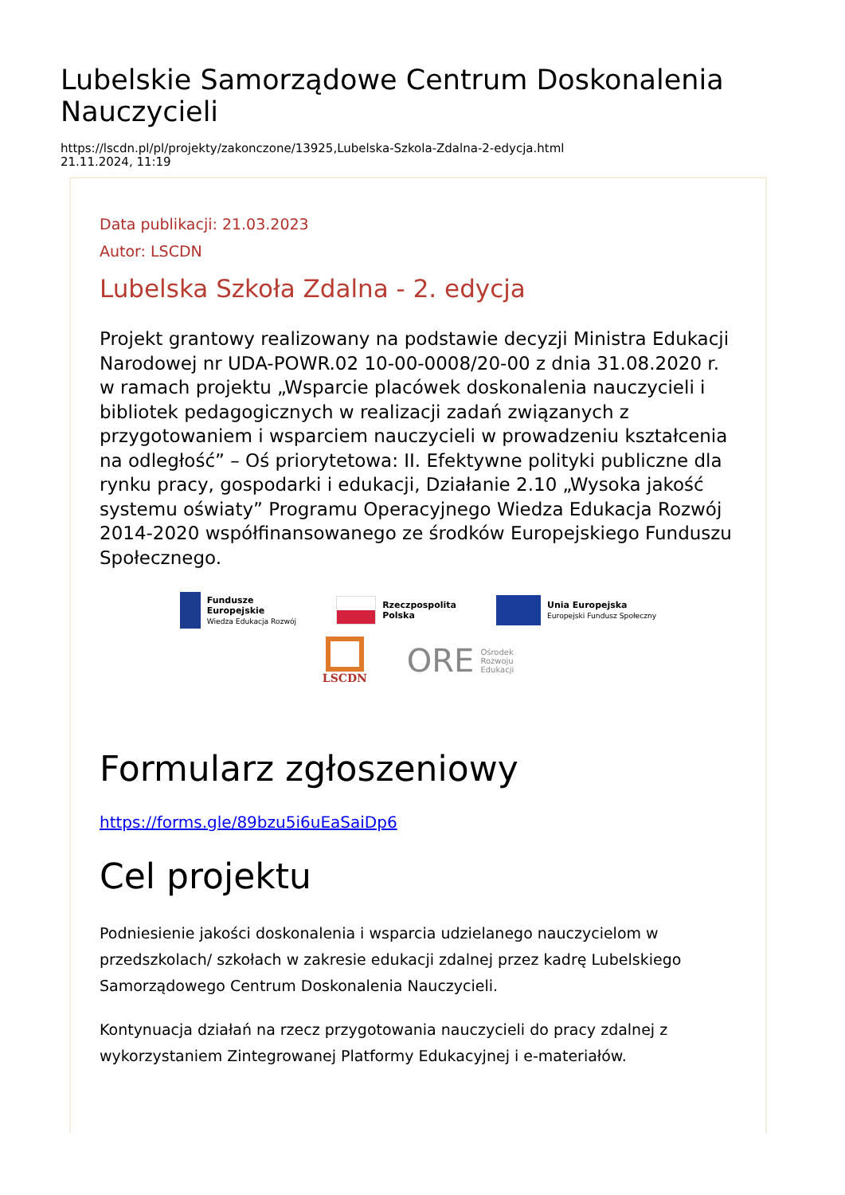Lubelskie Samorządowe Centrum Doskonalenia Nauczycieli
https://lscdn.pl/pl/projekty/zakonczone/13925,Lubelska-Szkola-Zdalna-2-edycja.html
21.11.2024, 11:19
Data publikacji: 21.03.2023
Autor: LSCDN
Lubelska Szkoła Zdalna - 2. edycja
Projekt grantowy realizowany na podstawie decyzji Ministra Edukacji Narodowej nr UDA-POWR.02 10-00-0008/20-00 z dnia 31.08.2020 r. w ramach projektu „Wsparcie placówek doskonalenia nauczycieli i bibliotek pedagogicznych w realizacji zadań związanych z przygotowaniem i wsparciem nauczycieli w prowadzeniu kształcenia na odległość” – Oś priorytetowa: II. Efektywne polityki publiczne dla rynku pracy, gospodarki i edukacji, Działanie 2.10 „Wysoka jakość systemu oświaty” Programu Operacyjnego Wiedza Edukacja Rozwój 2014-2020 współfinansowanego ze środków Europejskiego Funduszu Społecznego.
Fundusze
Europejskie
Wiedza Edukacja Rozwój
Rzeczpospolita
Polska
Unia Europejska
Europejski Fundusz Społeczny
LSCDN
ORE Ośrodek
Rozwoju
Edukacji
Formularz zgłoszeniowy
https://forms.gle/89bzu5i6uEaSaiDp6
Cel projektu
Podniesienie jakości doskonalenia i wsparcia udzielanego nauczycielom w przedszkolach/ szkołach w zakresie edukacji zdalnej przez kadrę Lubelskiego Samorządowego Centrum Doskonalenia Nauczycieli.
Kontynuacja działań na rzecz przygotowania nauczycieli do pracy zdalnej z wykorzystaniem Zintegrowanej Platformy Edukacyjnej i e-materiałów.